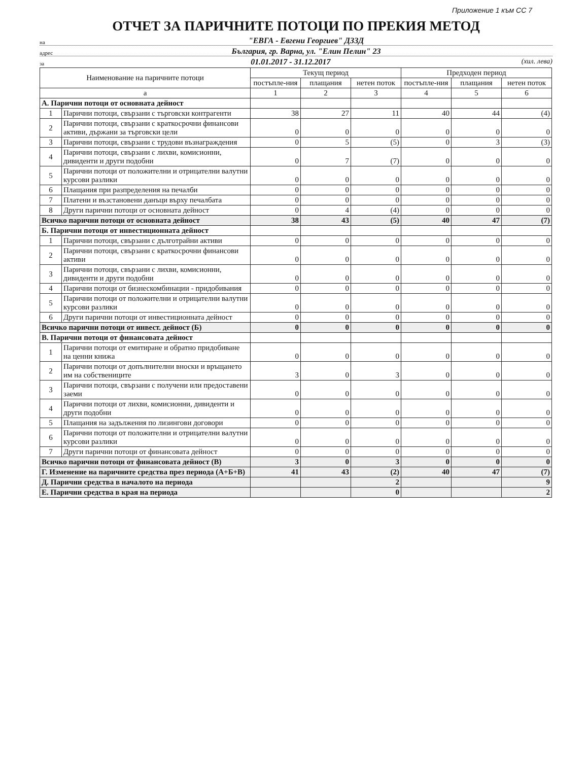Приложение 1 към СС 7
ОТЧЕТ ЗА ПАРИЧНИТЕ ПОТОЦИ ПО ПРЕКИЯ МЕТОД
на "ЕВГА - Евгени Георгиев" ДЗЗД
адрес България, гр. Варна, ул. "Елин Пелин" 23
за 01.01.2017 - 31.12.2017 (хил. лева)
| Наименование на паричните потоци | | Текущ период | | | Предходен период | | |
| --- | --- | --- | --- | --- | --- | --- | --- |
| | | постъпле-ния | плащания | нетен поток | постъпле-ния | плащания | нетен поток |
| а | | 1 | 2 | 3 | 4 | 5 | 6 |
| А. Парични потоци от основната дейност | | | | | | | |
| 1 | Парични потоци, свързани с търговски контрагенти | 38 | 27 | 11 | 40 | 44 | (4) |
| 2 | Парични потоци, свързани с краткосрочни финансови активи, държани за търговски цели | 0 | 0 | 0 | 0 | 0 | 0 |
| 3 | Парични потоци, свързани с трудови възнаграждения | 0 | 5 | (5) | 0 | 3 | (3) |
| 4 | Парични потоци, свързани с лихви, комисионни, дивиденти и други подобни | 0 | 7 | (7) | 0 | 0 | 0 |
| 5 | Парични потоци от положителни и отрицателни валутни курсови разлики | 0 | 0 | 0 | 0 | 0 | 0 |
| 6 | Плащания при разпределения на печалби | 0 | 0 | 0 | 0 | 0 | 0 |
| 7 | Платени и възстановени данъци върху печалбата | 0 | 0 | 0 | 0 | 0 | 0 |
| 8 | Други парични потоци от основната дейност | 0 | 4 | (4) | 0 | 0 | 0 |
| Всичко парични потоци от основната дейност | | 38 | 43 | (5) | 40 | 47 | (7) |
| Б. Парични потоци от инвестиционната дейност | | | | | | | |
| 1 | Парични потоци, свързани с дълготрайни активи | 0 | 0 | 0 | 0 | 0 | 0 |
| 2 | Парични потоци, свързани с краткосрочни финансови активи | 0 | 0 | 0 | 0 | 0 | 0 |
| 3 | Парични потоци, свързани с лихви, комисионни, дивиденти и други подобни | 0 | 0 | 0 | 0 | 0 | 0 |
| 4 | Парични потоци от бизнескомбинации - придобивания | 0 | 0 | 0 | 0 | 0 | 0 |
| 5 | Парични потоци от положителни и отрицателни валутни курсови разлики | 0 | 0 | 0 | 0 | 0 | 0 |
| 6 | Други парични потоци от инвестиционната дейност | 0 | 0 | 0 | 0 | 0 | 0 |
| Всичко парични потоци от инвест. дейност (Б) | | 0 | 0 | 0 | 0 | 0 | 0 |
| В. Парични потоци от финансовата дейност | | | | | | | |
| 1 | Парични потоци от емитиране и обратно придобиване на ценни книжа | 0 | 0 | 0 | 0 | 0 | 0 |
| 2 | Парични потоци от допълнителни вноски и връщането им на собствениците | 3 | 0 | 3 | 0 | 0 | 0 |
| 3 | Парични потоци, свързани с получени или предоставени заеми | 0 | 0 | 0 | 0 | 0 | 0 |
| 4 | Парични потоци от лихви, комисионни, дивиденти и други подобни | 0 | 0 | 0 | 0 | 0 | 0 |
| 5 | Плащания на задължения по лизингови договори | 0 | 0 | 0 | 0 | 0 | 0 |
| 6 | Парични потоци от положителни и отрицателни валутни курсови разлики | 0 | 0 | 0 | 0 | 0 | 0 |
| 7 | Други парични потоци от финансовата дейност | 0 | 0 | 0 | 0 | 0 | 0 |
| Всичко парични потоци от финансовата дейност (В) | | 3 | 0 | 3 | 0 | 0 | 0 |
| Г. Изменение на паричните средства през периода (А+Б+В) | | 41 | 43 | (2) | 40 | 47 | (7) |
| Д. Парични средства в началото на периода | | | | 2 | | | 9 |
| Е. Парични средства в края на периода | | | | 0 | | | 2 |